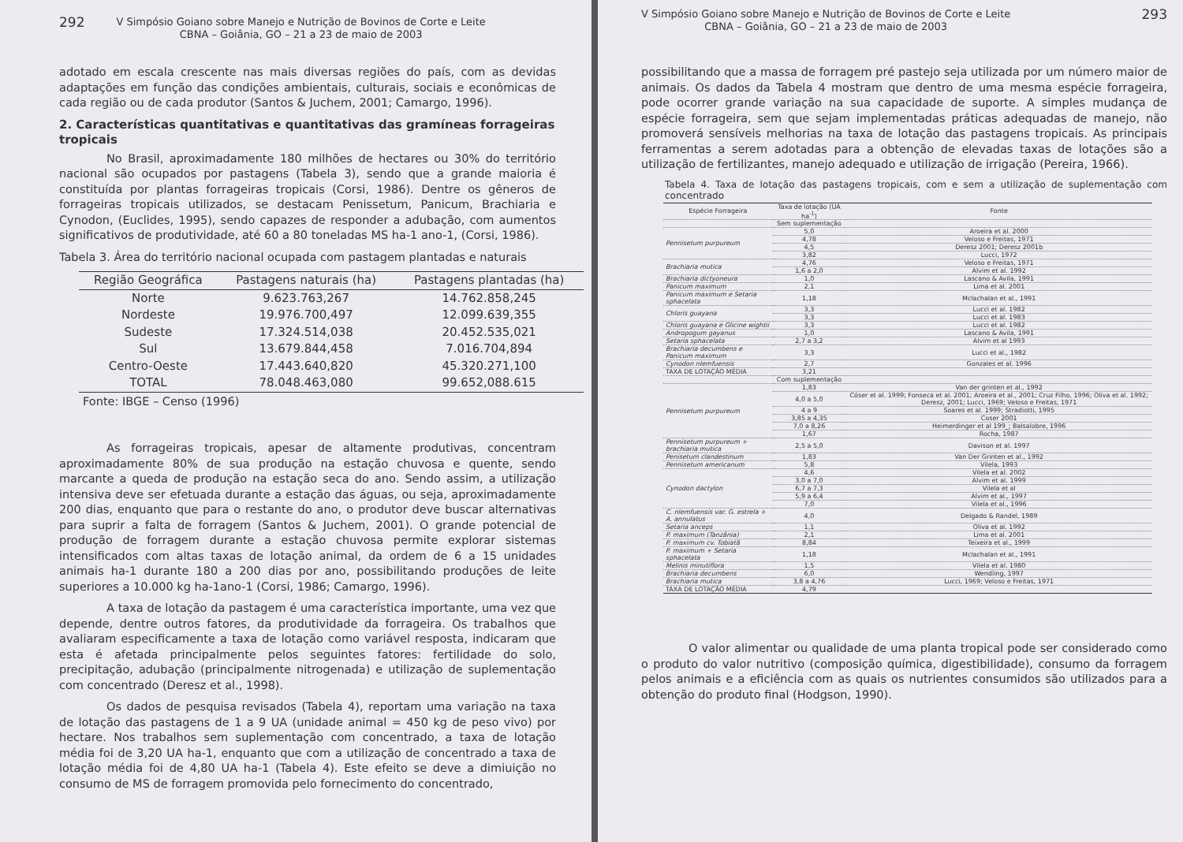292 V Simpósio Goiano sobre Manejo e Nutrição de Bovinos de Corte e Leite
CBNA – Goiânia, GO – 21 a 23 de maio de 2003
adotado em escala crescente nas mais diversas regiões do país, com as devidas adaptações em função das condições ambientais, culturais, sociais e econômicas de cada região ou de cada produtor (Santos & Juchem, 2001; Camargo, 1996).
2. Características quantitativas e quantitativas das gramíneas forrageiras tropicais
No Brasil, aproximadamente 180 milhões de hectares ou 30% do território nacional são ocupados por pastagens (Tabela 3), sendo que a grande maioria é constituída por plantas forrageiras tropicais (Corsi, 1986). Dentre os gêneros de forrageiras tropicais utilizados, se destacam Penissetum, Panicum, Brachiaria e Cynodon, (Euclides, 1995), sendo capazes de responder a adubação, com aumentos significativos de produtividade, até 60 a 80 toneladas MS ha-1 ano-1, (Corsi, 1986).
Tabela 3. Área do território nacional ocupada com pastagem plantadas e naturais
| Região Geográfica | Pastagens naturais (ha) | Pastagens plantadas (ha) |
| --- | --- | --- |
| Norte | 9.623.763,267 | 14.762.858,245 |
| Nordeste | 19.976.700,497 | 12.099.639,355 |
| Sudeste | 17.324.514,038 | 20.452.535,021 |
| Sul | 13.679.844,458 | 7.016.704,894 |
| Centro-Oeste | 17.443.640,820 | 45.320.271,100 |
| TOTAL | 78.048.463,080 | 99.652,088.615 |
Fonte: IBGE – Censo (1996)
As forrageiras tropicais, apesar de altamente produtivas, concentram aproximadamente 80% de sua produção na estação chuvosa e quente, sendo marcante a queda de produção na estação seca do ano. Sendo assim, a utilização intensiva deve ser efetuada durante a estação das águas, ou seja, aproximadamente 200 dias, enquanto que para o restante do ano, o produtor deve buscar alternativas para suprir a falta de forragem (Santos & Juchem, 2001). O grande potencial de produção de forragem durante a estação chuvosa permite explorar sistemas intensificados com altas taxas de lotação animal, da ordem de 6 a 15 unidades animais ha-1 durante 180 a 200 dias por ano, possibilitando produções de leite superiores a 10.000 kg ha-1ano-1 (Corsi, 1986; Camargo, 1996).
A taxa de lotação da pastagem é uma característica importante, uma vez que depende, dentre outros fatores, da produtividade da forrageira. Os trabalhos que avaliaram especificamente a taxa de lotação como variável resposta, indicaram que esta é afetada principalmente pelos seguintes fatores: fertilidade do solo, precipitação, adubação (principalmente nitrogenada) e utilização de suplementação com concentrado (Deresz et al., 1998).
Os dados de pesquisa revisados (Tabela 4), reportam uma variação na taxa de lotação das pastagens de 1 a 9 UA (unidade animal = 450 kg de peso vivo) por hectare. Nos trabalhos sem suplementação com concentrado, a taxa de lotação média foi de 3,20 UA ha-1, enquanto que com a utilização de concentrado a taxa de lotação média foi de 4,80 UA ha-1 (Tabela 4). Este efeito se deve a dimiuição no consumo de MS de forragem promovida pelo fornecimento do concentrado,
V Simpósio Goiano sobre Manejo e Nutrição de Bovinos de Corte e Leite
CBNA – Goiânia, GO – 21 a 23 de maio de 2003 293
possibilitando que a massa de forragem pré pastejo seja utilizada por um número maior de animais. Os dados da Tabela 4 mostram que dentro de uma mesma espécie forrageira, pode ocorrer grande variação na sua capacidade de suporte. A simples mudança de espécie forrageira, sem que sejam implementadas práticas adequadas de manejo, não promoverá sensíveis melhorias na taxa de lotação das pastagens tropicais. As principais ferramentas a serem adotadas para a obtenção de elevadas taxas de lotações são a utilização de fertilizantes, manejo adequado e utilização de irrigação (Pereira, 1966).
Tabela 4. Taxa de lotação das pastagens tropicais, com e sem a utilização de suplementação com concentrado
| Espécie Forrageira | Taxa de lotação (UA ha<sup>-1</sup>) | Fonte |
| --- | --- | --- |
| | Sem suplementação | |
| Pennisetum purpureum | 5,0 | Aroeira et al. 2000 |
| | 4,78 | Veloso e Freitas, 1971 |
| | 4,5 | Deresz 2001; Deresz 2001b |
| | 3,82 | Lucci, 1972 |
| Brachiaria mutica | 4,76 | Veloso e Freitas, 1971 |
| | 1,6 a 2,0 | Alvim et al. 1992 |
| Brachiaria dictyoneura | 1,0 | Lascano & Avila, 1991 |
| Panicum maximum | 2,1 | Lima et al. 2001 |
| Panicum maximum e Setaria sphacelata | 1,18 | Mclachalan et al., 1991 |
| Chloris guayana | 3,3 | Lucci et al. 1982 |
| | 3,3 | Lucci et al. 1983 |
| Chloris guayana e Glicine wightii | 3,3 | Lucci et al. 1982 |
| Andropogum gayanus | 1,0 | Lascano & Avila, 1991 |
| Setaria sphacelata | 2,7 a 3,2 | Alvim et al 1993 |
| Brachiaria decumbens e Panicum maximum | 3,3 | Lucci et al., 1982 |
| Cynodon nlemfuensis | 2,7 | Gonzales et al. 1996 |
| TAXA DE LOTAÇÃO MÉDIA | 3,21 | |
| | Com suplementação | |
| Pennisetum purpureum | 1,83 | Van der grinten et al., 1992 |
| | 4,0 a 5,0 | Cóser et al. 1999; Fonseca et al. 2001; Aroeira et al., 2001; Cruz Filho, 1996; Oliva et al. 1992; Deresz, 2001; Lucci, 1969; Veloso e Freitas, 1971 |
| | 4 a 9 | Soares et al. 1999; Stradiotti, 1995 |
| | 3,85 a 4,35 | Coser 2001 |
| | 7,0 a 8,26 | Heimerdinger et al 199_; Balsalobre, 1996 |
| | 1,67 | Rocha, 1987 |
| Pennisetum purpureum + brachiaria mutica | 2,5 a 5,0 | Davison et al. 1997 |
| Penisetum clandestinum | 1,83 | Van Der Grinten et al., 1992 |
| Pennisetum americanum | 5,8 | Vilela, 1993 |
| Cynodon dactylon | 4,6 | Vilela et al. 2002 |
| | 3,0 a 7,0 | Alvim et al. 1999 |
| | 6,7 a 7,3 | Vilela et al |
| | 5,9 a 6,4 | Alvim et al., 1997 |
| | 7,0 | Vilela et al., 1996 |
| C. nlemfuensis var. G. estrela + A. annulatus | 4,0 | Delgado & Randel, 1989 |
| Setaria anceps | 1,1 | Oliva et al. 1992 |
| P. maximum (Tanzânia) | 2,1 | Lima et al. 2001 |
| P. maximum cv. Tobiatã | 8,84 | Teixeira et al., 1999 |
| P. maximum + Setaria sphacelata | 1,18 | Mclachalan et al., 1991 |
| Melinis minutiflora | 1,5 | Vilela et al. 1980 |
| Brachiaria decumbens | 6,0 | Wendling, 1997 |
| Brachiaria mutica | 3,8 a 4,76 | Lucci, 1969; Veloso e Freitas, 1971 |
| TAXA DE LOTAÇÃO MÉDIA | 4,79 | |
O valor alimentar ou qualidade de uma planta tropical pode ser considerado como o produto do valor nutritivo (composição química, digestibilidade), consumo da forragem pelos animais e a eficiência com as quais os nutrientes consumidos são utilizados para a obtenção do produto final (Hodgson, 1990).